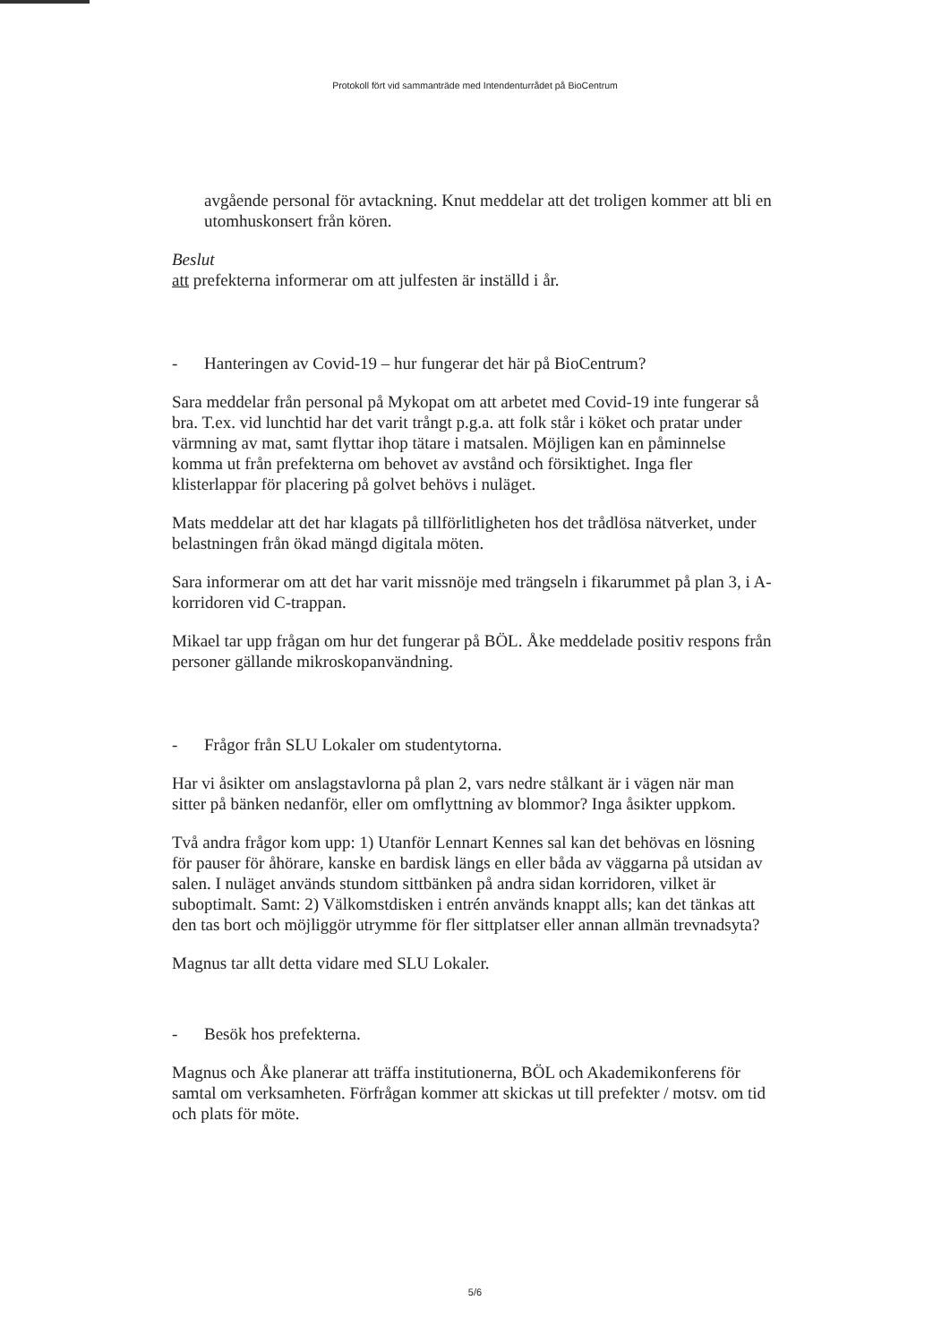Protokoll fört vid sammanträde med Intendenturrådet på BioCentrum
avgående personal för avtackning. Knut meddelar att det troligen kommer att bli en utomhuskonsert från kören.
Beslut
att prefekterna informerar om att julfesten är inställd i år.
- Hanteringen av Covid-19 – hur fungerar det här på BioCentrum?
Sara meddelar från personal på Mykopat om att arbetet med Covid-19 inte fungerar så bra. T.ex. vid lunchtid har det varit trångt p.g.a. att folk står i köket och pratar under värmning av mat, samt flyttar ihop tätare i matsalen. Möjligen kan en påminnelse komma ut från prefekterna om behovet av avstånd och försiktighet. Inga fler klisterlappar för placering på golvet behövs i nuläget.
Mats meddelar att det har klagats på tillförlitligheten hos det trådlösa nätverket, under belastningen från ökad mängd digitala möten.
Sara informerar om att det har varit missnöje med trängseln i fikarummet på plan 3, i A-korridoren vid C-trappan.
Mikael tar upp frågan om hur det fungerar på BÖL. Åke meddelade positiv respons från personer gällande mikroskopanvändning.
- Frågor från SLU Lokaler om studentytorna.
Har vi åsikter om anslagstavlorna på plan 2, vars nedre stålkant är i vägen när man sitter på bänken nedanför, eller om omflyttning av blommor? Inga åsikter uppkom.
Två andra frågor kom upp: 1) Utanför Lennart Kennes sal kan det behövas en lösning för pauser för åhörare, kanske en bardisk längs en eller båda av väggarna på utsidan av salen. I nuläget används stundom sittbänken på andra sidan korridoren, vilket är suboptimalt. Samt: 2) Välkomstdisken i entrén används knappt alls; kan det tänkas att den tas bort och möjliggör utrymme för fler sittplatser eller annan allmän trevnadsyta?
Magnus tar allt detta vidare med SLU Lokaler.
- Besök hos prefekterna.
Magnus och Åke planerar att träffa institutionerna, BÖL och Akademikonferens för samtal om verksamheten. Förfrågan kommer att skickas ut till prefekter / motsv. om tid och plats för möte.
5/6